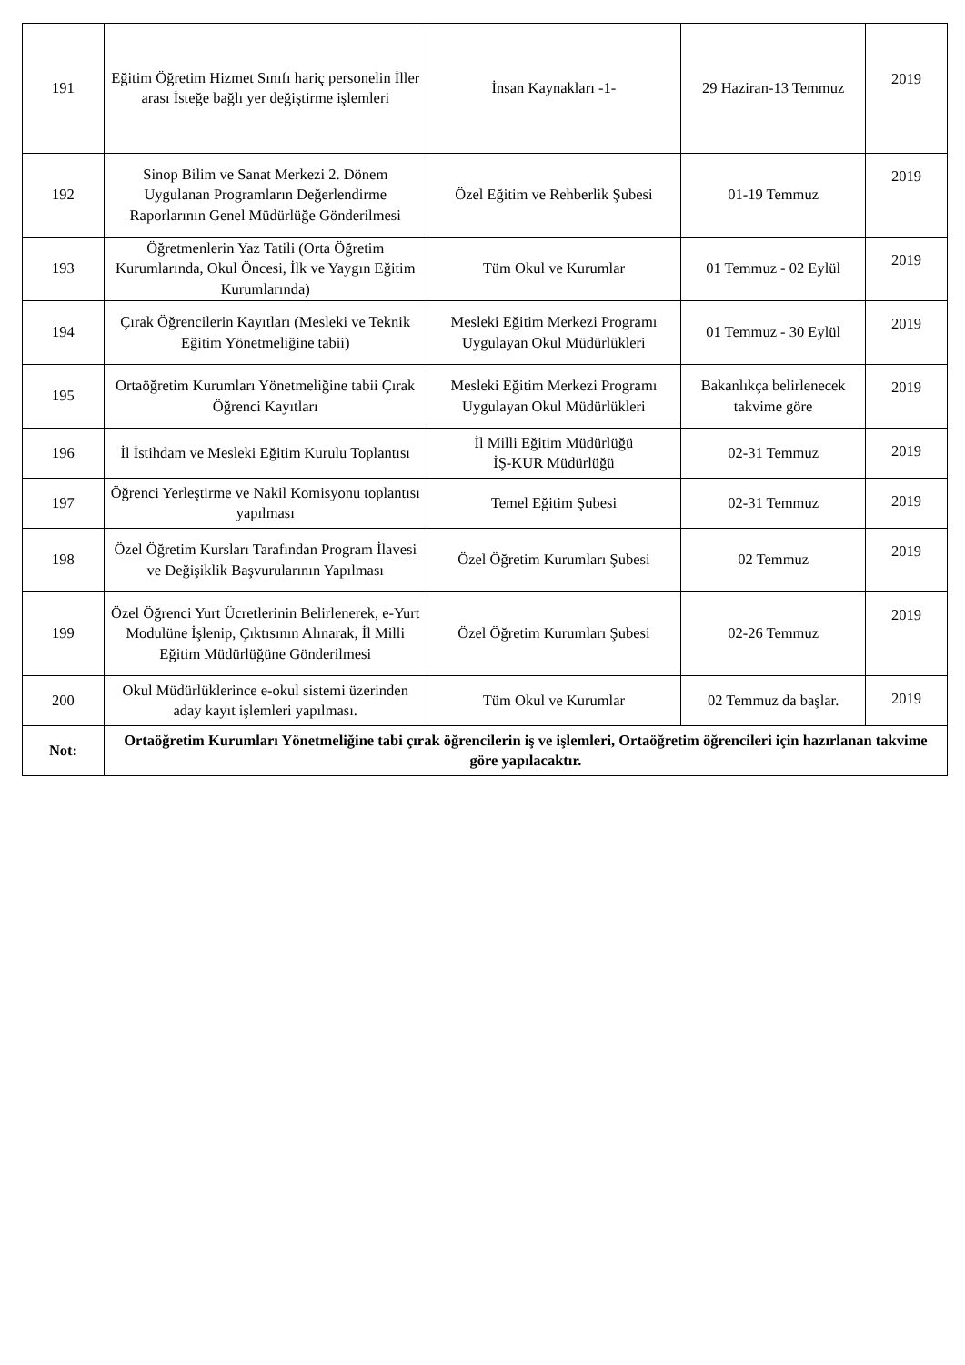| 191 | Eğitim Öğretim Hizmet Sınıfı hariç personelin İller arası İsteğe bağlı yer değiştirme işlemleri | İnsan Kaynakları -1- | 29 Haziran-13 Temmuz | 2019 |
| 192 | Sinop Bilim ve Sanat Merkezi 2. Dönem Uygulanan Programların Değerlendirme Raporlarının Genel Müdürlüğe Gönderilmesi | Özel Eğitim ve Rehberlik Şubesi | 01-19 Temmuz | 2019 |
| 193 | Öğretmenlerin Yaz Tatili (Orta Öğretim Kurumlarında, Okul Öncesi, İlk ve Yaygın Eğitim Kurumlarında) | Tüm Okul ve Kurumlar | 01 Temmuz - 02 Eylül | 2019 |
| 194 | Çırak Öğrencilerin Kayıtları (Mesleki ve Teknik Eğitim Yönetmeliğine tabii) | Mesleki Eğitim Merkezi Programı Uygulayan Okul Müdürlükleri | 01 Temmuz - 30 Eylül | 2019 |
| 195 | Ortaöğretim Kurumları Yönetmeliğine tabii Çırak Öğrenci Kayıtları | Mesleki Eğitim Merkezi Programı Uygulayan Okul Müdürlükleri | Bakanlıkça belirlenecek takvime göre | 2019 |
| 196 | İl İstihdam ve Mesleki Eğitim Kurulu Toplantısı | İl Milli Eğitim Müdürlüğü İŞ-KUR Müdürlüğü | 02-31 Temmuz | 2019 |
| 197 | Öğrenci Yerleştirme ve Nakil Komisyonu toplantısı yapılması | Temel Eğitim Şubesi | 02-31 Temmuz | 2019 |
| 198 | Özel Öğretim Kursları Tarafından Program İlavesi ve Değişiklik Başvurularının Yapılması | Özel Öğretim Kurumları Şubesi | 02 Temmuz | 2019 |
| 199 | Özel Öğrenci Yurt Ücretlerinin Belirlenerek, e-Yurt Modulüne İşlenip, Çıktısının Alınarak, İl Milli Eğitim Müdürlüğüne Gönderilmesi | Özel Öğretim Kurumları Şubesi | 02-26 Temmuz | 2019 |
| 200 | Okul Müdürlüklerince e-okul sistemi üzerinden aday kayıt işlemleri yapılması. | Tüm Okul ve Kurumlar | 02 Temmuz da başlar. | 2019 |
| Not: | Ortaöğretim Kurumları Yönetmeliğine tabi çırak öğrencilerin iş ve işlemleri, Ortaöğretim öğrencileri için hazırlanan takvime göre yapılacaktır. | | | |